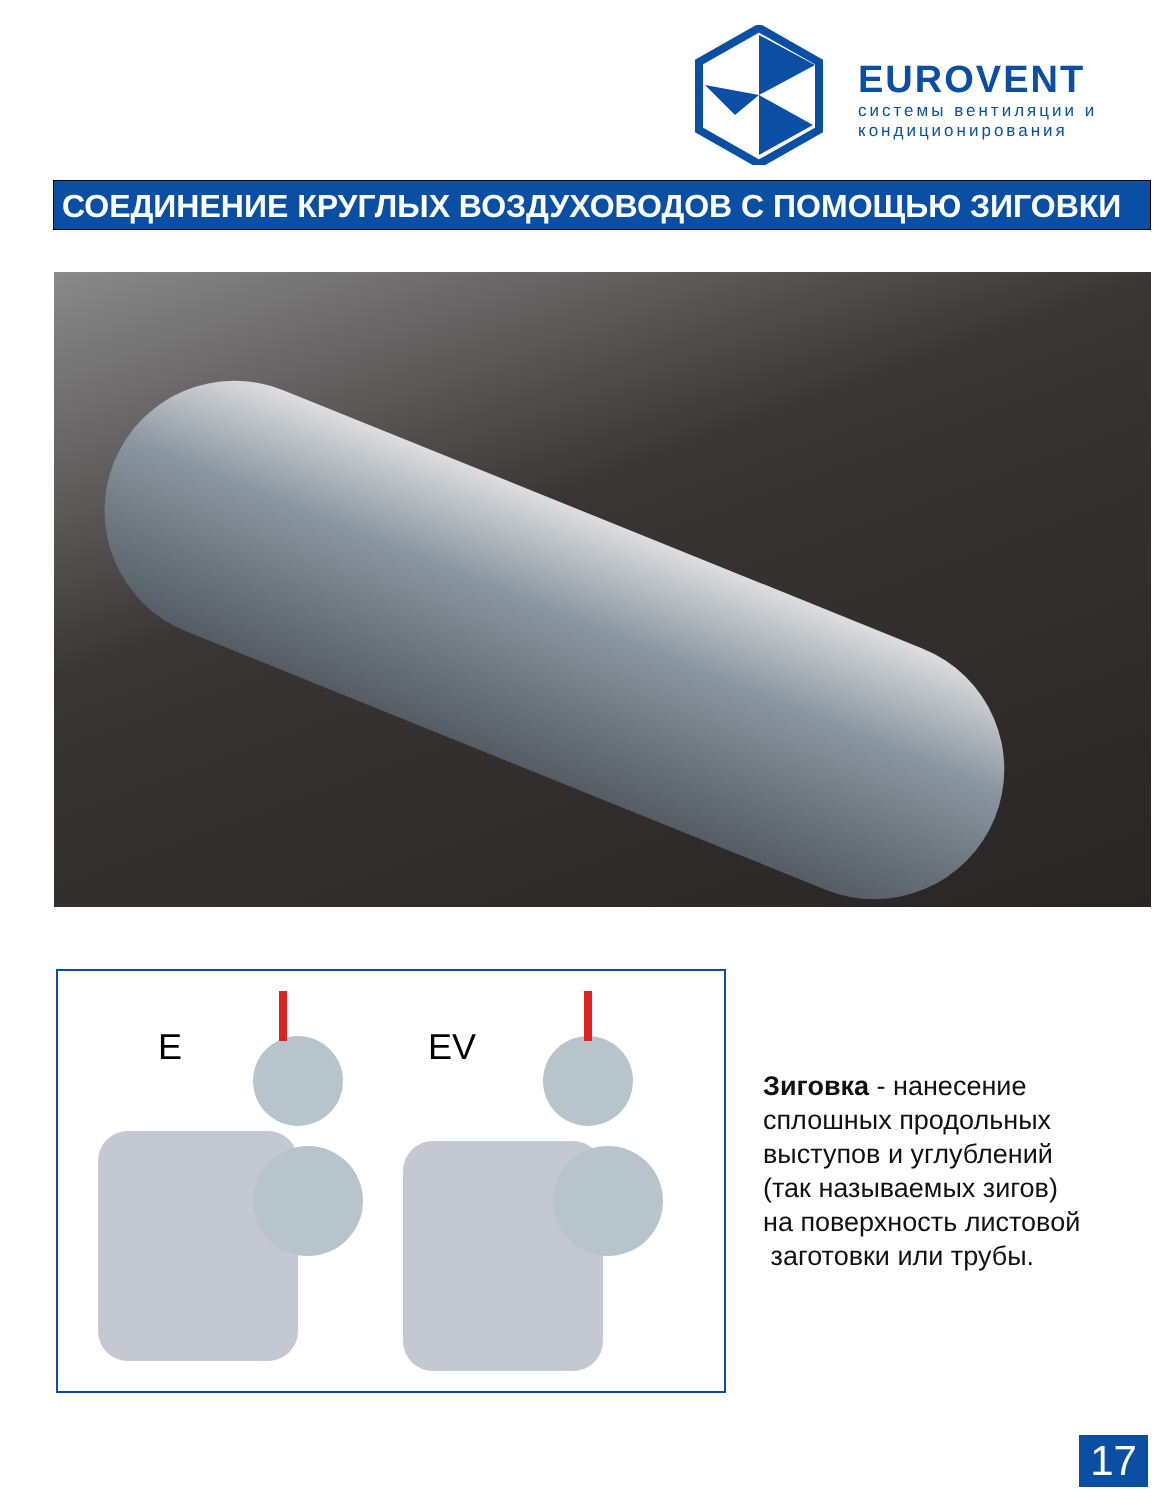EUROVENT
системы вентиляции и
кондиционирования
СОЕДИНЕНИЕ КРУГЛЫХ ВОЗДУХОВОДОВ С ПОМОЩЬЮ ЗИГОВКИ
E EV
Зиговка - нанесение
сплошных продольных
выступов и углублений
(так называемых зигов)
на поверхность листовой
заготовки или трубы.
17